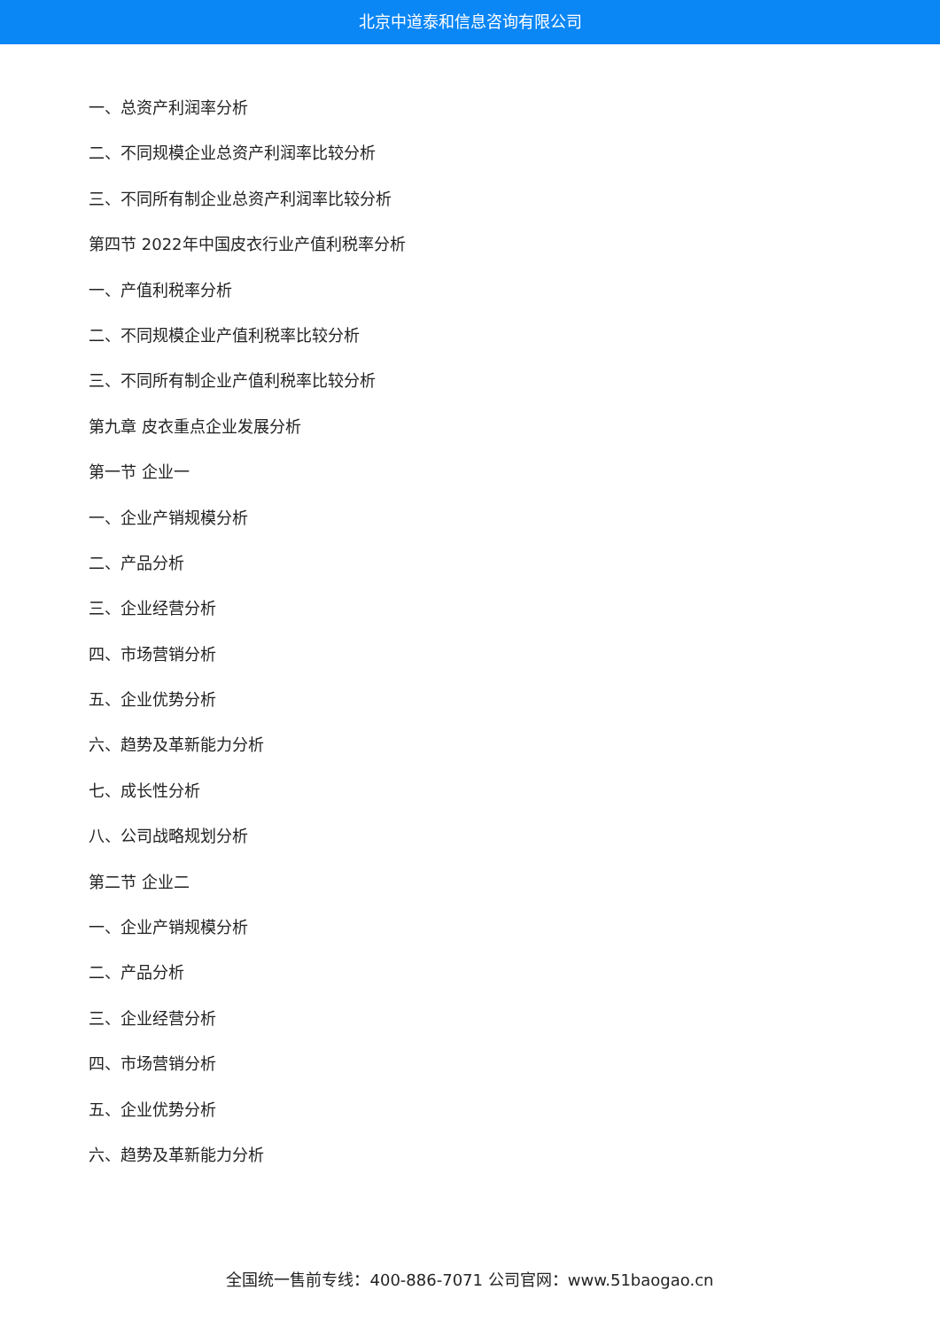北京中道泰和信息咨询有限公司
一、总资产利润率分析
二、不同规模企业总资产利润率比较分析
三、不同所有制企业总资产利润率比较分析
第四节 2022年中国皮衣行业产值利税率分析
一、产值利税率分析
二、不同规模企业产值利税率比较分析
三、不同所有制企业产值利税率比较分析
第九章 皮衣重点企业发展分析
第一节 企业一
一、企业产销规模分析
二、产品分析
三、企业经营分析
四、市场营销分析
五、企业优势分析
六、趋势及革新能力分析
七、成长性分析
八、公司战略规划分析
第二节 企业二
一、企业产销规模分析
二、产品分析
三、企业经营分析
四、市场营销分析
五、企业优势分析
六、趋势及革新能力分析
全国统一售前专线：400-886-7071 公司官网：www.51baogao.cn